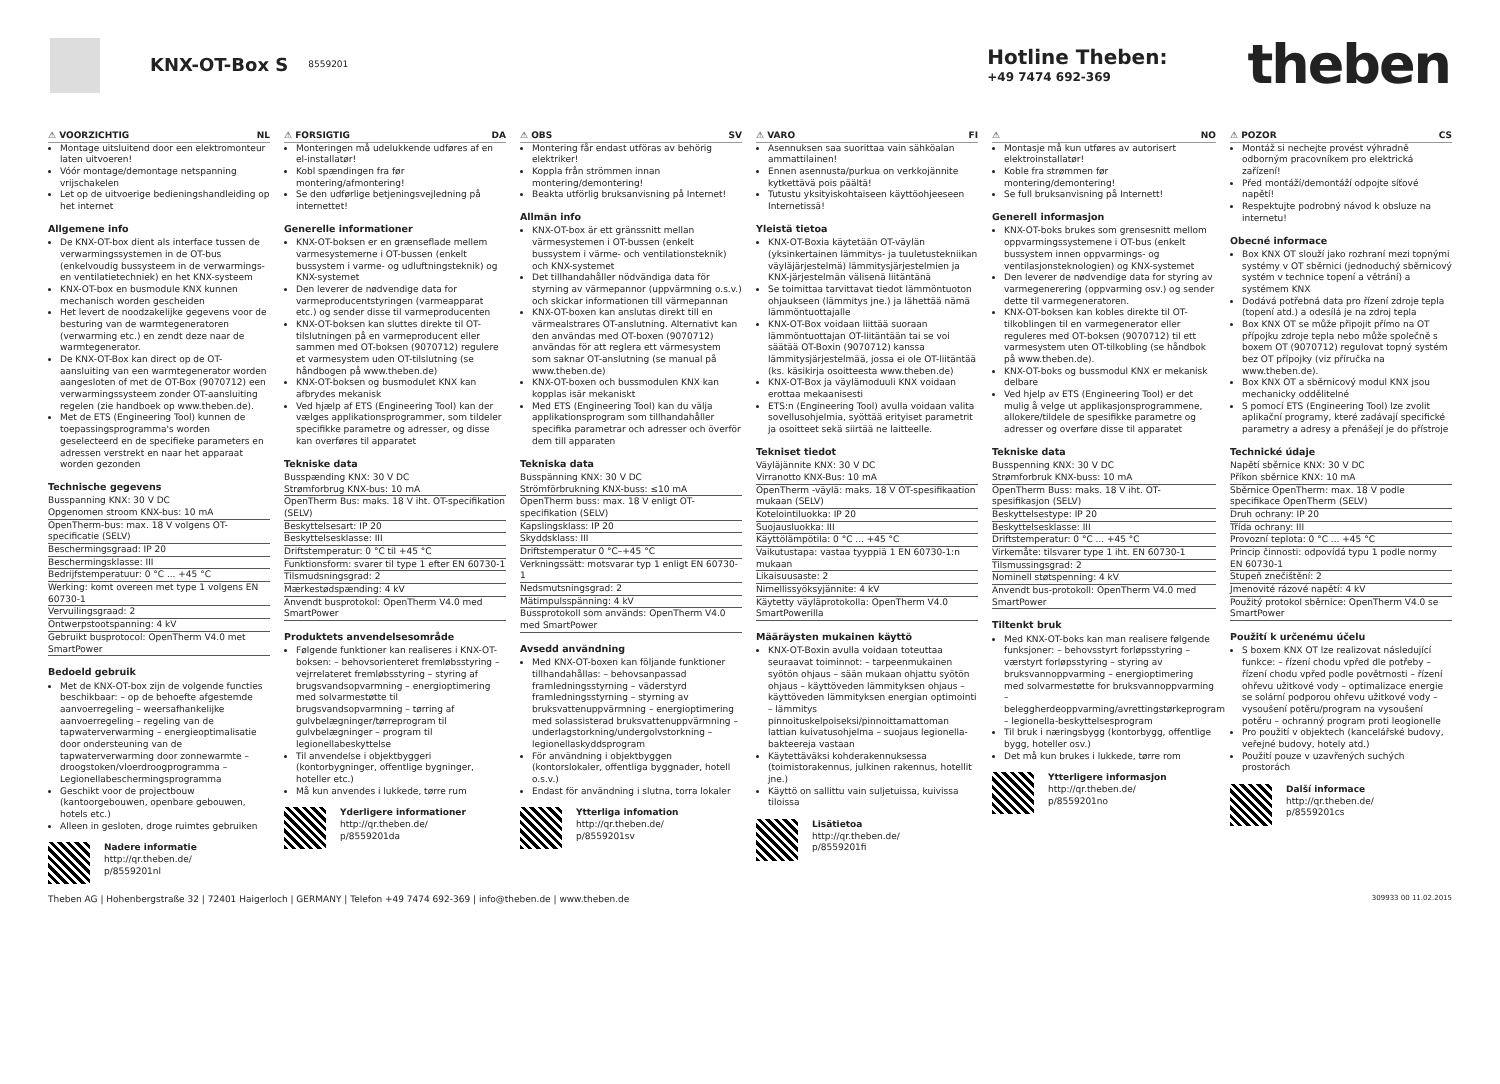KNX-OT-Box S 8559201
Hotline Theben:
+49 7474 692-369
theben
⚠ VOORZICHTIG NL
Montage uitsluitend door een elektromonteur laten uitvoeren!
Vóór montage/demontage netspanning vrijschakelen
Let op de uitvoerige bedieningshandleiding op het internet
Allgemene info
De KNX-OT-box dient als interface tussen de verwarmingssystemen in de OT-bus (enkelvoudig bussysteem in de verwarmings- en ventilatietechniek) en het KNX-systeem
KNX-OT-box en busmodule KNX kunnen mechanisch worden gescheiden
Het levert de noodzakelijke gegevens voor de besturing van de warmtegeneratoren (verwarming etc.) en zendt deze naar de warmtegenerator.
De KNX-OT-Box kan direct op de OT-aansluiting van een warmtegenerator worden aangesloten of met de OT-Box (9070712) een verwarmingssysteem zonder OT-aansluiting regelen (zie handboek op www.theben.de).
Met de ETS (Engineering Tool) kunnen de toepassingsprogramma's worden geselecteerd en de specifieke parameters en adressen verstrekt en naar het apparaat worden gezonden
Technische gegevens
| Busspanning KNX: 30 V DC Opgenomen stroom KNX-bus: 10 mA |
| OpenTherm-bus: max. 18 V volgens OT-specificatie (SELV) |
| Beschermingsgraad: IP 20 |
| Beschermingsklasse: III |
| Bedrijfstemperatuur: 0 °C ... +45 °C |
| Werking: komt overeen met type 1 volgens EN 60730-1 |
| Vervuilingsgraad: 2 |
| Ontwerpstootspanning: 4 kV |
| Gebruikt busprotocol: OpenTherm V4.0 met SmartPower |
Bedoeld gebruik
Met de KNX-OT-box zijn de volgende functies beschikbaar: – op de behoefte afgestemde aanvoerregeling – weersafhankelijke aanvoerregeling – regeling van de tapwaterverwarming – energieoptimalisatie door ondersteuning van de tapwaterverwarming door zonnewarmte – droogstoken/vloerdroogprogramma – Legionellabeschermingsprogramma
Geschikt voor de projectbouw (kantoorgebouwen, openbare gebouwen, hotels etc.)
Alleen in gesloten, droge ruimtes gebruiken
Nadere informatie
http://qr.theben.de/
p/8559201nl
⚠ FORSIGTIG DA
Monteringen må udelukkende udføres af en el-installatør!
Kobl spændingen fra før montering/afmontering!
Se den udførlige betjeningsvejledning på internettet!
Generelle informationer
KNX-OT-boksen er en grænseflade mellem varmesystemerne i OT-bussen (enkelt bussystem i varme- og udluftningsteknik) og KNX-systemet
Den leverer de nødvendige data for varmeproducentstyringen (varmeapparat etc.) og sender disse til varmeproducenten
KNX-OT-boksen kan sluttes direkte til OT-tilslutningen på en varmeproducent eller sammen med OT-boksen (9070712) regulere et varmesystem uden OT-tilslutning (se håndbogen på www.theben.de)
KNX-OT-boksen og busmodulet KNX kan afbrydes mekanisk
Ved hjælp af ETS (Engineering Tool) kan der vælges applikationsprogrammer, som tildeler specifikke parametre og adresser, og disse kan overføres til apparatet
Tekniske data
| Busspænding KNX: 30 V DC Strømforbrug KNX-bus: 10 mA |
| OpenTherm Bus: maks. 18 V iht. OT-specifikation (SELV) |
| Beskyttelsesart: IP 20 |
| Beskyttelsesklasse: III |
| Driftstemperatur: 0 °C til +45 °C |
| Funktionsform: svarer til type 1 efter EN 60730-1 |
| Tilsmudsningsgrad: 2 |
| Mærkestødspænding: 4 kV |
| Anvendt busprotokol: OpenTherm V4.0 med SmartPower |
Produktets anvendelsesområde
Følgende funktioner kan realiseres i KNX-OT-boksen: – behovsorienteret fremløbsstyring – vejrrelateret fremløbsstyring – styring af brugsvandsopvarmning – energioptimering med solvarmestøtte til brugsvandsopvarmning – tørring af gulvbelægninger/tørreprogram til gulvbelægninger – program til legionellabeskyttelse
Til anvendelse i objektbyggeri (kontorbygninger, offentlige bygninger, hoteller etc.)
Må kun anvendes i lukkede, tørre rum
Yderligere informationer
http://qr.theben.de/
p/8559201da
⚠ OBS SV
Montering får endast utföras av behörig elektriker!
Koppla från strömmen innan montering/demontering!
Beakta utförlig bruksanvisning på Internet!
Allmän info
KNX-OT-box är ett gränssnitt mellan värmesystemen i OT-bussen (enkelt bussystem i värme- och ventilationsteknik) och KNX-systemet
Det tillhandahåller nödvändiga data för styrning av värmepannor (uppvärmning o.s.v.) och skickar informationen till värmepannan
KNX-OT-boxen kan anslutas direkt till en värmealstrares OT-anslutning. Alternativt kan den användas med OT-boxen (9070712) användas för att reglera ett värmesystem som saknar OT-anslutning (se manual på www.theben.de)
KNX-OT-boxen och bussmodulen KNX kan kopplas isär mekaniskt
Med ETS (Engineering Tool) kan du välja applikationsprogram som tillhandahåller specifika parametrar och adresser och överför dem till apparaten
Tekniska data
| Busspänning KNX: 30 V DC Strömförbrukning KNX-buss: ≤10 mA |
| OpenTherm buss: max. 18 V enligt OT-specifikation (SELV) |
| Kapslingsklass: IP 20 |
| Skyddsklass: III |
| Driftstemperatur 0 °C–+45 °C |
| Verkningssätt: motsvarar typ 1 enligt EN 60730-1 |
| Nedsmutsningsgrad: 2 |
| Mätimpulsspänning: 4 kV |
| Bussprotokoll som används: OpenTherm V4.0 med SmartPower |
Avsedd användning
Med KNX-OT-boxen kan följande funktioner tillhandahållas: – behovsanpassad framledningsstyrning – väderstyrd framledningsstyrning – styrning av bruksvattenuppvärmning – energioptimering med solassisterad bruksvattenuppvärmning – underlagstorkning/undergolvstorkning – legionellaskyddsprogram
För användning i objektbyggen (kontorslokaler, offentliga byggnader, hotell o.s.v.)
Endast för användning i slutna, torra lokaler
Ytterliga infomation
http://qr.theben.de/
p/8559201sv
⚠ VARO FI
Asennuksen saa suorittaa vain sähköalan ammattilainen!
Ennen asennusta/purkua on verkkojännite kytkettävä pois päältä!
Tutustu yksityiskohtaiseen käyttöohjeeseen Internetissä!
Yleistä tietoa
KNX-OT-Boxia käytetään OT-väylän (yksinkertainen lämmitys- ja tuuletustekniikan väyläjärjestelmä) lämmitysjärjestelmien ja KNX-järjestelmän välisenä liitäntänä
Se toimittaa tarvittavat tiedot lämmöntuoton ohjaukseen (lämmitys jne.) ja lähettää nämä lämmöntuottajalle
KNX-OT-Box voidaan liittää suoraan lämmöntuottajan OT-liitäntään tai se voi säätää OT-Boxin (9070712) kanssa lämmitysjärjestelmää, jossa ei ole OT-liitäntää (ks. käsikirja osoitteesta www.theben.de)
KNX-OT-Box ja väylämoduuli KNX voidaan erottaa mekaanisesti
ETS:n (Engineering Tool) avulla voidaan valita sovellusohjelmia, syöttää erityiset parametrit ja osoitteet sekä siirtää ne laitteelle.
Tekniset tiedot
| Väyläjännite KNX: 30 V DC Virranotto KNX-Bus: 10 mA |
| OpenTherm -väylä: maks. 18 V OT-spesifikaation mukaan (SELV) |
| Kotelointiluokka: IP 20 |
| Suojausluokka: III |
| Käyttölämpötila: 0 °C ... +45 °C |
| Vaikutustapa: vastaa tyyppiä 1 EN 60730-1:n mukaan |
| Likaisuusaste: 2 |
| Nimellissyöksyjännite: 4 kV |
| Käytetty väyläprotokolla: OpenTherm V4.0 SmartPowerilla |
Määräysten mukainen käyttö
KNX-OT-Boxin avulla voidaan toteuttaa seuraavat toiminnot: – tarpeenmukainen syötön ohjaus – sään mukaan ohjattu syötön ohjaus – käyttöveden lämmityksen ohjaus – käyttöveden lämmityksen energian optimointi – lämmitys pinnoituskelpoiseksi/pinnoittamattoman lattian kuivatusohjelma – suojaus legionella-bakteereja vastaan
Käytettäväksi kohderakennuksessa (toimistorakennus, julkinen rakennus, hotellit jne.)
Käyttö on sallittu vain suljetuissa, kuivissa tiloissa
Lisätietoa
http://qr.theben.de/
p/8559201fi
⚠ NO
Montasje må kun utføres av autorisert elektroinstallatør!
Koble fra strømmen før montering/demontering!
Se full bruksanvisning på Internett!
Generell informasjon
KNX-OT-boks brukes som grensesnitt mellom oppvarmingssystemene i OT-bus (enkelt bussystem innen oppvarmings- og ventilasjonsteknologien) og KNX-systemet
Den leverer de nødvendige data for styring av varmegenerering (oppvarming osv.) og sender dette til varmegeneratoren.
KNX-OT-boksen kan kobles direkte til OT-tilkoblingen til en varmegenerator eller reguleres med OT-boksen (9070712) til ett varmesystem uten OT-tilkobling (se håndbok på www.theben.de).
KNX-OT-boks og bussmodul KNX er mekanisk delbare
Ved hjelp av ETS (Engineering Tool) er det mulig å velge ut applikasjonsprogrammene, allokere/tildele de spesifikke parametre og adresser og overføre disse til apparatet
Tekniske data
| Busspenning KNX: 30 V DC Strømforbruk KNX-buss: 10 mA |
| OpenTherm Buss: maks. 18 V iht. OT-spesifikasjon (SELV) |
| Beskyttelsestype: IP 20 |
| Beskyttelsesklasse: III |
| Driftstemperatur: 0 °C ... +45 °C |
| Virkemåte: tilsvarer type 1 iht. EN 60730-1 |
| Tilsmussingsgrad: 2 |
| Nominell støtspenning: 4 kV |
| Anvendt bus-protokoll: OpenTherm V4.0 med SmartPower |
Tiltenkt bruk
Med KNX-OT-boks kan man realisere følgende funksjoner: – behovsstyrt forløpsstyring – værstyrt forløpsstyring – styring av bruksvannoppvarming – energioptimering med solvarmestøtte for bruksvannoppvarming – beleggherdeoppvarming/avrettingstørkeprogram – legionella-beskyttelsesprogram
Til bruk i næringsbygg (kontorbygg, offentlige bygg, hoteller osv.)
Det må kun brukes i lukkede, tørre rom
Ytterligere informasjon
http://qr.theben.de/
p/8559201no
⚠ POZOR CS
Montáž si nechejte provést výhradně odborným pracovníkem pro elektrická zařízení!
Před montáží/demontáží odpojte síťové napětí!
Respektujte podrobný návod k obsluze na internetu!
Obecné informace
Box KNX OT slouží jako rozhraní mezi topnými systémy v OT sběrnici (jednoduchý sběrnicový systém v technice topení a větrání) a systémem KNX
Dodává potřebná data pro řízení zdroje tepla (topení atd.) a odesílá je na zdroj tepla
Box KNX OT se může připojit přímo na OT přípojku zdroje tepla nebo může společně s boxem OT (9070712) regulovat topný systém bez OT přípojky (viz příručka na www.theben.de).
Box KNX OT a sběrnicový modul KNX jsou mechanicky oddělitelné
S pomocí ETS (Engineering Tool) lze zvolit aplikační programy, které zadávají specifické parametry a adresy a přenášejí je do přístroje
Technické údaje
| Napětí sběrnice KNX: 30 V DC Příkon sběrnice KNX: 10 mA |
| Sběrnice OpenTherm: max. 18 V podle specifikace OpenTherm (SELV) |
| Druh ochrany: IP 20 |
| Třída ochrany: III |
| Provozní teplota: 0 °C ... +45 °C |
| Princip činnosti: odpovídá typu 1 podle normy EN 60730-1 |
| Stupeň znečištění: 2 |
| Jmenovité rázové napětí: 4 kV |
| Použitý protokol sběrnice: OpenTherm V4.0 se SmartPower |
Použití k určenému účelu
S boxem KNX OT lze realizovat následující funkce: – řízení chodu vpřed dle potřeby – řízení chodu vpřed podle povětrnosti – řízení ohřevu užitkové vody – optimalizace energie se solární podporou ohřevu užitkové vody – vysoušení potěru/program na vysoušení potěru – ochranný program proti leogionelle
Pro použití v objektech (kancelářské budovy, veřejné budovy, hotely atd.)
Použití pouze v uzavřených suchých prostorách
Další informace
http://qr.theben.de/
p/8559201cs
Theben AG | Hohenbergstraße 32 | 72401 Haigerloch | GERMANY | Telefon +49 7474 692-369 | info@theben.de | www.theben.de 309933 00 11.02.2015